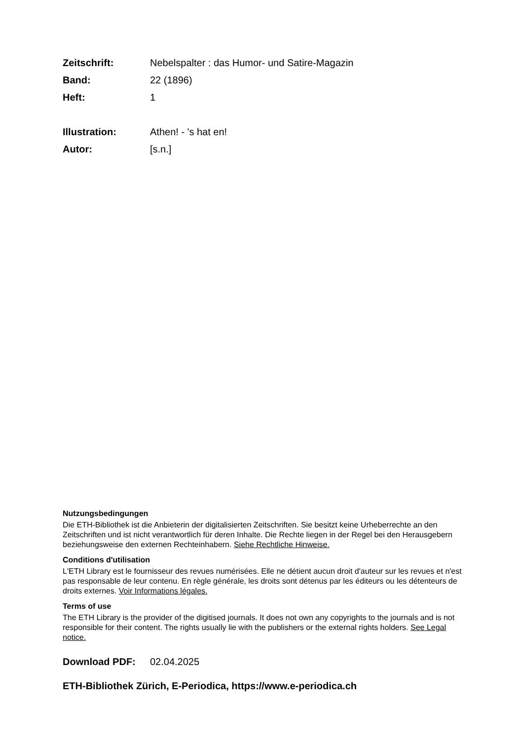Zeitschrift: Nebelspalter : das Humor- und Satire-Magazin
Band: 22 (1896)
Heft: 1
Illustration: Athen! - 's hat en!
Autor: [s.n.]
Nutzungsbedingungen
Die ETH-Bibliothek ist die Anbieterin der digitalisierten Zeitschriften. Sie besitzt keine Urheberrechte an den Zeitschriften und ist nicht verantwortlich für deren Inhalte. Die Rechte liegen in der Regel bei den Herausgebern beziehungsweise den externen Rechteinhabern. Siehe Rechtliche Hinweise.
Conditions d'utilisation
L'ETH Library est le fournisseur des revues numérisées. Elle ne détient aucun droit d'auteur sur les revues et n'est pas responsable de leur contenu. En règle générale, les droits sont détenus par les éditeurs ou les détenteurs de droits externes. Voir Informations légales.
Terms of use
The ETH Library is the provider of the digitised journals. It does not own any copyrights to the journals and is not responsible for their content. The rights usually lie with the publishers or the external rights holders. See Legal notice.
Download PDF: 02.04.2025
ETH-Bibliothek Zürich, E-Periodica, https://www.e-periodica.ch